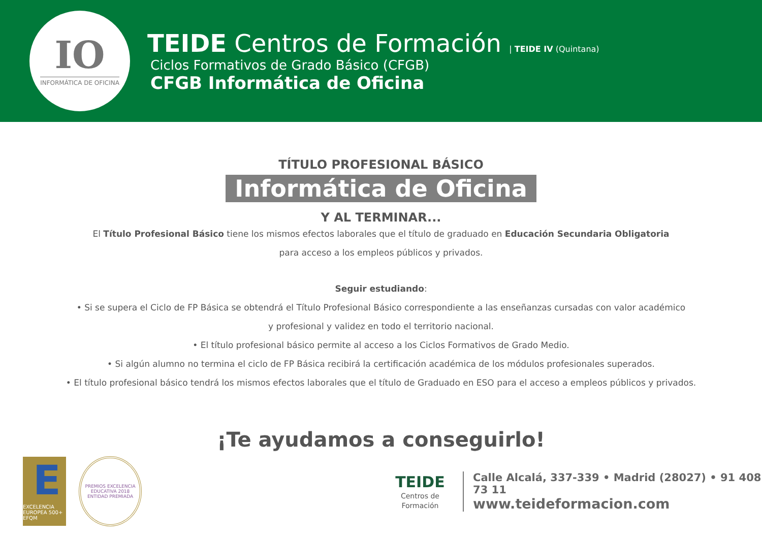IO
INFORMÁTICA DE OFICINA
TEIDE Centros de Formación | TEIDE IV (Quintana)
Ciclos Formativos de Grado Básico (CFGB)
CFGB Informática de Oficina
TÍTULO PROFESIONAL BÁSICO
Informática de Oficina
Y AL TERMINAR...
El Título Profesional Básico tiene los mismos efectos laborales que el título de graduado en Educación Secundaria Obligatoria
para acceso a los empleos públicos y privados.
Seguir estudiando:
• Si se supera el Ciclo de FP Básica se obtendrá el Título Profesional Básico correspondiente a las enseñanzas cursadas con valor académico
y profesional y validez en todo el territorio nacional.
• El título profesional básico permite al acceso a los Ciclos Formativos de Grado Medio.
• Si algún alumno no termina el ciclo de FP Básica recibirá la certificación académica de los módulos profesionales superados.
• El título profesional básico tendrá los mismos efectos laborales que el título de Graduado en ESO para el acceso a empleos públicos y privados.
¡Te ayudamos a conseguirlo!
E
EXCELENCIA EUROPEA 500+ EFQM
PREMIOS EXCELENCIA EDUCATIVA 2018
ENTIDAD PREMIADA
TEIDE
Centros de Formación
Calle Alcalá, 337-339 • Madrid (28027) • 91 408 73 11
www.teideformacion.com